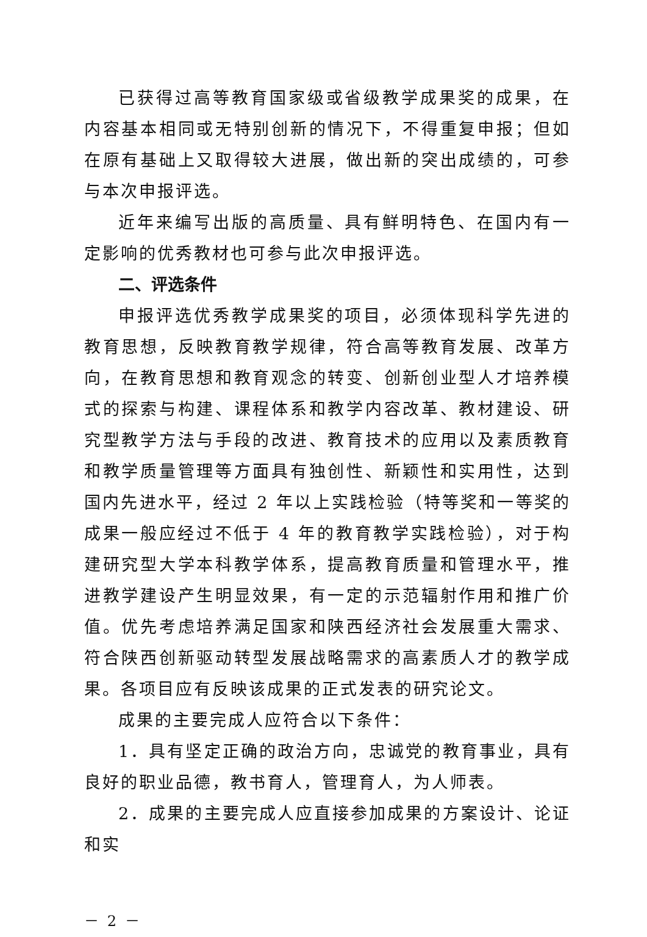已获得过高等教育国家级或省级教学成果奖的成果，在内容基本相同或无特别创新的情况下，不得重复申报；但如在原有基础上又取得较大进展，做出新的突出成绩的，可参与本次申报评选。
近年来编写出版的高质量、具有鲜明特色、在国内有一定影响的优秀教材也可参与此次申报评选。
二、评选条件
申报评选优秀教学成果奖的项目，必须体现科学先进的教育思想，反映教育教学规律，符合高等教育发展、改革方向，在教育思想和教育观念的转变、创新创业型人才培养模式的探索与构建、课程体系和教学内容改革、教材建设、研究型教学方法与手段的改进、教育技术的应用以及素质教育和教学质量管理等方面具有独创性、新颖性和实用性，达到国内先进水平，经过 2 年以上实践检验（特等奖和一等奖的成果一般应经过不低于 4 年的教育教学实践检验），对于构建研究型大学本科教学体系，提高教育质量和管理水平，推进教学建设产生明显效果，有一定的示范辐射作用和推广价值。优先考虑培养满足国家和陕西经济社会发展重大需求、符合陕西创新驱动转型发展战略需求的高素质人才的教学成果。各项目应有反映该成果的正式发表的研究论文。
成果的主要完成人应符合以下条件：
1．具有坚定正确的政治方向，忠诚党的教育事业，具有良好的职业品德，教书育人，管理育人，为人师表。
2．成果的主要完成人应直接参加成果的方案设计、论证和实
－ 2 －